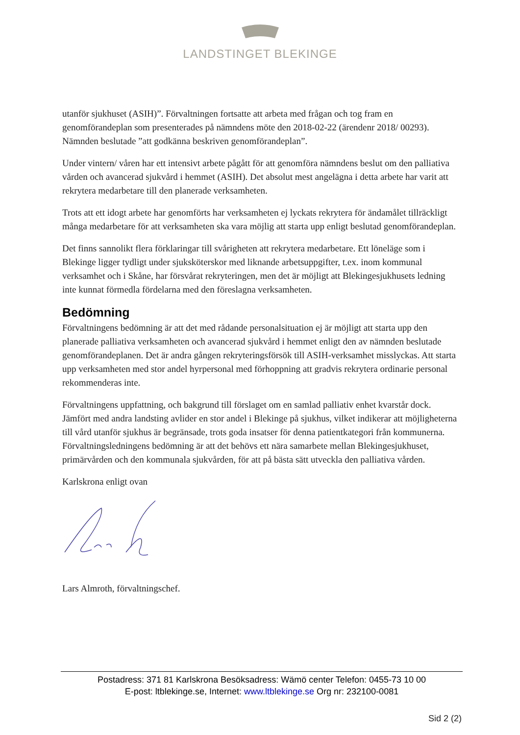LANDSTINGET BLEKINGE
utanför sjukhuset (ASIH)”. Förvaltningen fortsatte att arbeta med frågan och tog fram en genomförandeplan som presenterades på nämndens möte den 2018-02-22 (ärendenr 2018/ 00293). Nämnden beslutade ”att godkänna beskriven genomförandeplan”.
Under vintern/ våren har ett intensivt arbete pågått för att genomföra nämndens beslut om den palliativa vården och avancerad sjukvård i hemmet (ASIH). Det absolut mest angelägna i detta arbete har varit att rekrytera medarbetare till den planerade verksamheten.
Trots att ett idogt arbete har genomförts har verksamheten ej lyckats rekrytera för ändamålet tillräckligt många medarbetare för att verksamheten ska vara möjlig att starta upp enligt beslutad genomförandeplan.
Det finns sannolikt flera förklaringar till svårigheten att rekrytera medarbetare. Ett löneläge som i Blekinge ligger tydligt under sjuksköterskor med liknande arbetsuppgifter, t.ex. inom kommunal verksamhet och i Skåne, har försvårat rekryteringen, men det är möjligt att Blekingesjukhusets ledning inte kunnat förmedla fördelarna med den föreslagna verksamheten.
Bedömning
Förvaltningens bedömning är att det med rådande personalsituation ej är möjligt att starta upp den planerade palliativa verksamheten och avancerad sjukvård i hemmet enligt den av nämnden beslutade genomförandeplanen. Det är andra gången rekryteringsförsök till ASIH-verksamhet misslyckas. Att starta upp verksamheten med stor andel hyrpersonal med förhoppning att gradvis rekrytera ordinarie personal rekommenderas inte.
Förvaltningens uppfattning, och bakgrund till förslaget om en samlad palliativ enhet kvarstår dock. Jämfört med andra landsting avlider en stor andel i Blekinge på sjukhus, vilket indikerar att möjligheterna till vård utanför sjukhus är begränsade, trots goda insatser för denna patientkategori från kommunerna. Förvaltningsledningens bedömning är att det behövs ett nära samarbete mellan Blekingesjukhuset, primärvården och den kommunala sjukvården, för att på bästa sätt utveckla den palliativa vården.
Karlskrona enligt ovan
Lars Almroth, förvaltningschef.
Postadress: 371 81 Karlskrona Besöksadress: Wämö center Telefon: 0455-73 10 00
E-post: ltblekinge.se, Internet: www.ltblekinge.se Org nr: 232100-0081
Sid 2 (2)